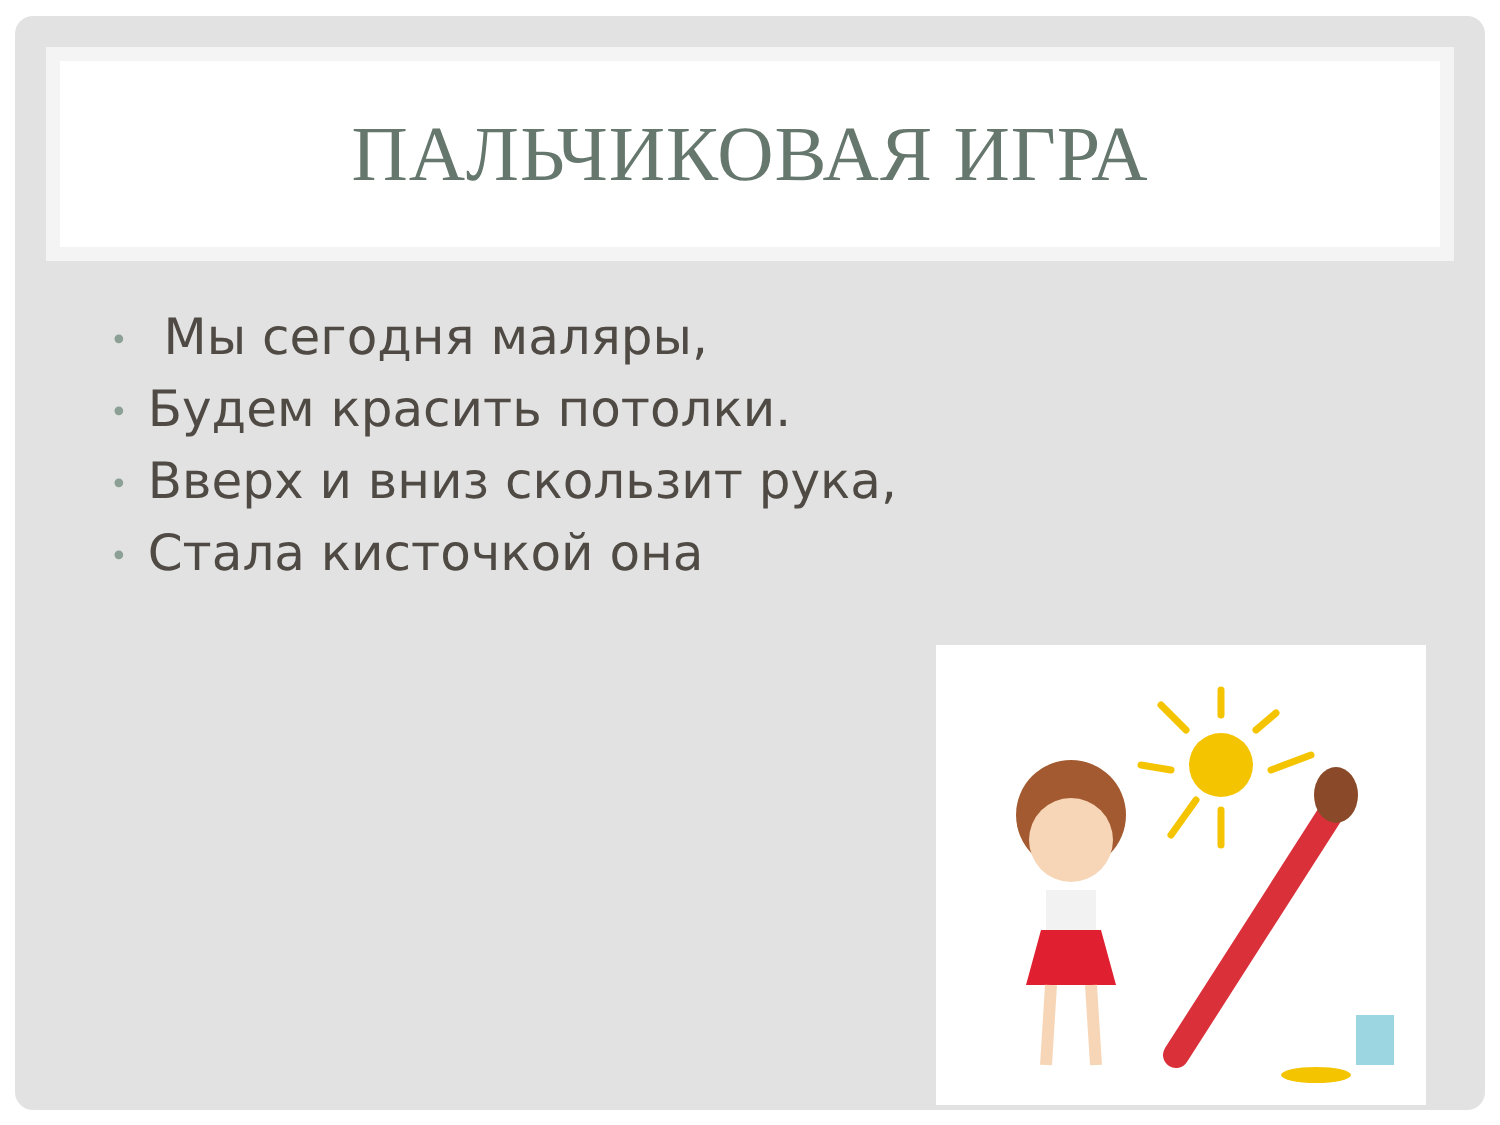ПАЛЬЧИКОВАЯ ИГРА
• Мы сегодня маляры,
• Будем красить потолки.
• Вверх и вниз скользит рука,
• Стала кисточкой она